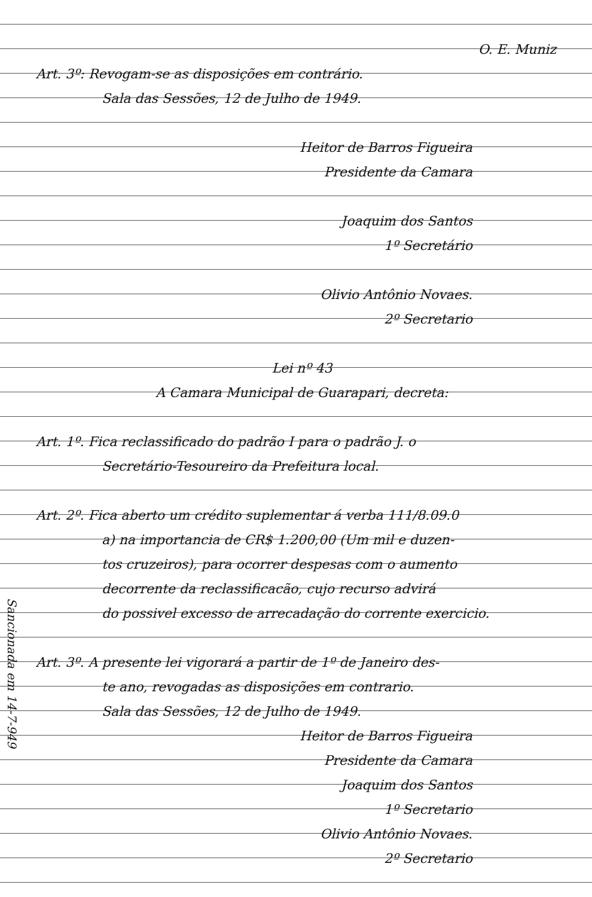O. E. Muniz
Art. 3º: Revogam-se as disposições em contrário.
Sala das Sessões, 12 de Julho de 1949.
Heitor de Barros Figueira
Presidente da Camara
Joaquim dos Santos
1º Secretário
Olivio Antônio Novaes.
2º Secretario
Lei nº 43
A Camara Municipal de Guarapari, decreta:
Art. 1º. Fica reclassificado do padrão I para o padrão J. o
Secretário-Tesoureiro da Prefeitura local.
Art. 2º. Fica aberto um crédito suplementar á verba 111/8.09.0
a) na importancia de CR$ 1.200,00 (Um mil e duzen-
tos cruzeiros), para ocorrer despesas com o aumento
decorrente da reclassificacão, cujo recurso advirá
do possivel excesso de arrecadação do corrente exercicio.
Art. 3º. A presente lei vigorará a partir de 1º de Janeiro des-
te ano, revogadas as disposições em contrario.
Sala das Sessões, 12 de Julho de 1949.
Heitor de Barros Figueira
Presidente da Camara
Joaquim dos Santos
1º Secretario
Olivio Antônio Novaes.
2º Secretario
Sancionada em 14-7-949